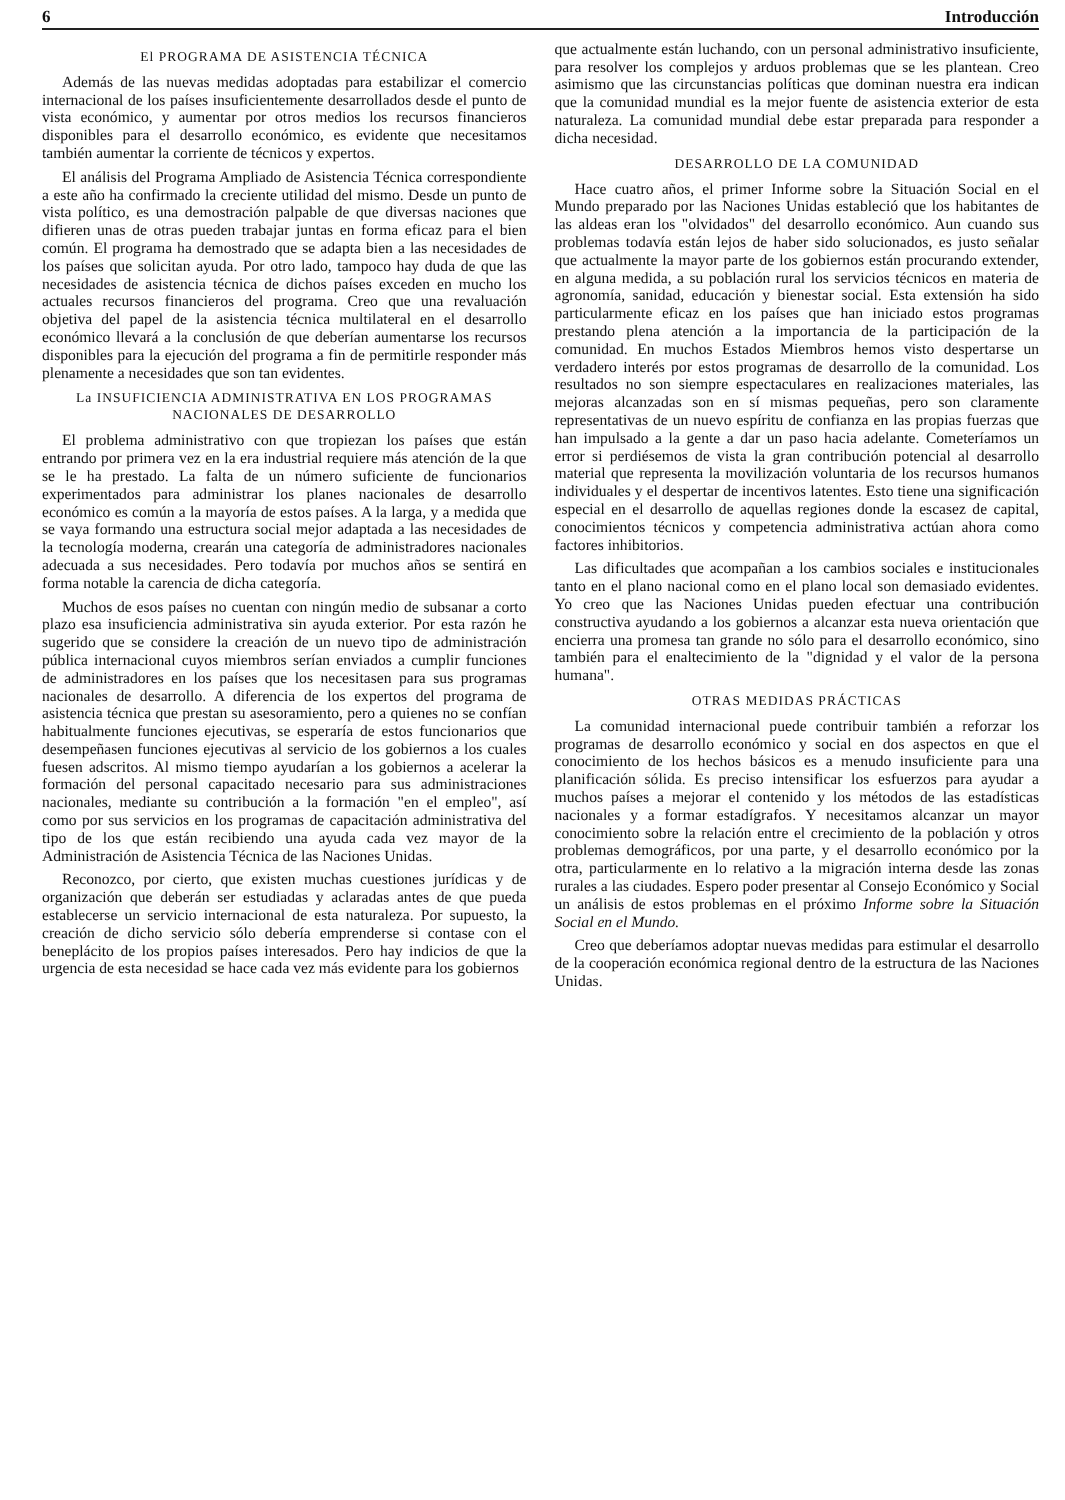6 Introducción
El PROGRAMA DE ASISTENCIA TÉCNICA
Además de las nuevas medidas adoptadas para estabilizar el comercio internacional de los países insuficientemente desarrollados desde el punto de vista económico, y aumentar por otros medios los recursos financieros disponibles para el desarrollo económico, es evidente que necesitamos también aumentar la corriente de técnicos y expertos.
El análisis del Programa Ampliado de Asistencia Técnica correspondiente a este año ha confirmado la creciente utilidad del mismo. Desde un punto de vista político, es una demostración palpable de que diversas naciones que difieren unas de otras pueden trabajar juntas en forma eficaz para el bien común. El programa ha demostrado que se adapta bien a las necesidades de los países que solicitan ayuda. Por otro lado, tampoco hay duda de que las necesidades de asistencia técnica de dichos países exceden en mucho los actuales recursos financieros del programa. Creo que una revaluación objetiva del papel de la asistencia técnica multilateral en el desarrollo económico llevará a la conclusión de que deberían aumentarse los recursos disponibles para la ejecución del programa a fin de permitirle responder más plenamente a necesidades que son tan evidentes.
La INSUFICIENCIA ADMINISTRATIVA EN LOS PROGRAMAS NACIONALES DE DESARROLLO
El problema administrativo con que tropiezan los países que están entrando por primera vez en la era industrial requiere más atención de la que se le ha prestado. La falta de un número suficiente de funcionarios experimentados para administrar los planes nacionales de desarrollo económico es común a la mayoría de estos países. A la larga, y a medida que se vaya formando una estructura social mejor adaptada a las necesidades de la tecnología moderna, crearán una categoría de administradores nacionales adecuada a sus necesidades. Pero todavía por muchos años se sentirá en forma notable la carencia de dicha categoría.
Muchos de esos países no cuentan con ningún medio de subsanar a corto plazo esa insuficiencia administrativa sin ayuda exterior. Por esta razón he sugerido que se considere la creación de un nuevo tipo de administración pública internacional cuyos miembros serían enviados a cumplir funciones de administradores en los países que los necesitasen para sus programas nacionales de desarrollo. A diferencia de los expertos del programa de asistencia técnica que prestan su asesoramiento, pero a quienes no se confían habitualmente funciones ejecutivas, se esperaría de estos funcionarios que desempeñasen funciones ejecutivas al servicio de los gobiernos a los cuales fuesen adscritos. Al mismo tiempo ayudarían a los gobiernos a acelerar la formación del personal capacitado necesario para sus administraciones nacionales, mediante su contribución a la formación "en el empleo", así como por sus servicios en los programas de capacitación administrativa del tipo de los que están recibiendo una ayuda cada vez mayor de la Administración de Asistencia Técnica de las Naciones Unidas.
Reconozco, por cierto, que existen muchas cuestiones jurídicas y de organización que deberán ser estudiadas y aclaradas antes de que pueda establecerse un servicio internacional de esta naturaleza. Por supuesto, la creación de dicho servicio sólo debería emprenderse si contase con el beneplácito de los propios países interesados. Pero hay indicios de que la urgencia de esta necesidad se hace cada vez más evidente para los gobiernos
que actualmente están luchando, con un personal administrativo insuficiente, para resolver los complejos y arduos problemas que se les plantean. Creo asimismo que las circunstancias políticas que dominan nuestra era indican que la comunidad mundial es la mejor fuente de asistencia exterior de esta naturaleza. La comunidad mundial debe estar preparada para responder a dicha necesidad.
DESARROLLO DE LA COMUNIDAD
Hace cuatro años, el primer Informe sobre la Situación Social en el Mundo preparado por las Naciones Unidas estableció que los habitantes de las aldeas eran los "olvidados" del desarrollo económico. Aun cuando sus problemas todavía están lejos de haber sido solucionados, es justo señalar que actualmente la mayor parte de los gobiernos están procurando extender, en alguna medida, a su población rural los servicios técnicos en materia de agronomía, sanidad, educación y bienestar social. Esta extensión ha sido particularmente eficaz en los países que han iniciado estos programas prestando plena atención a la importancia de la participación de la comunidad. En muchos Estados Miembros hemos visto despertarse un verdadero interés por estos programas de desarrollo de la comunidad. Los resultados no son siempre espectaculares en realizaciones materiales, las mejoras alcanzadas son en sí mismas pequeñas, pero son claramente representativas de un nuevo espíritu de confianza en las propias fuerzas que han impulsado a la gente a dar un paso hacia adelante. Cometeríamos un error si perdiésemos de vista la gran contribución potencial al desarrollo material que representa la movilización voluntaria de los recursos humanos individuales y el despertar de incentivos latentes. Esto tiene una significación especial en el desarrollo de aquellas regiones donde la escasez de capital, conocimientos técnicos y competencia administrativa actúan ahora como factores inhibitorios.
Las dificultades que acompañan a los cambios sociales e institucionales tanto en el plano nacional como en el plano local son demasiado evidentes. Yo creo que las Naciones Unidas pueden efectuar una contribución constructiva ayudando a los gobiernos a alcanzar esta nueva orientación que encierra una promesa tan grande no sólo para el desarrollo económico, sino también para el enaltecimiento de la "dignidad y el valor de la persona humana".
OTRAS MEDIDAS PRÁCTICAS
La comunidad internacional puede contribuir también a reforzar los programas de desarrollo económico y social en dos aspectos en que el conocimiento de los hechos básicos es a menudo insuficiente para una planificación sólida. Es preciso intensificar los esfuerzos para ayudar a muchos países a mejorar el contenido y los métodos de las estadísticas nacionales y a formar estadígrafos. Y necesitamos alcanzar un mayor conocimiento sobre la relación entre el crecimiento de la población y otros problemas demográficos, por una parte, y el desarrollo económico por la otra, particularmente en lo relativo a la migración interna desde las zonas rurales a las ciudades. Espero poder presentar al Consejo Económico y Social un análisis de estos problemas en el próximo Informe sobre la Situación Social en el Mundo.
Creo que deberíamos adoptar nuevas medidas para estimular el desarrollo de la cooperación económica regional dentro de la estructura de las Naciones Unidas.